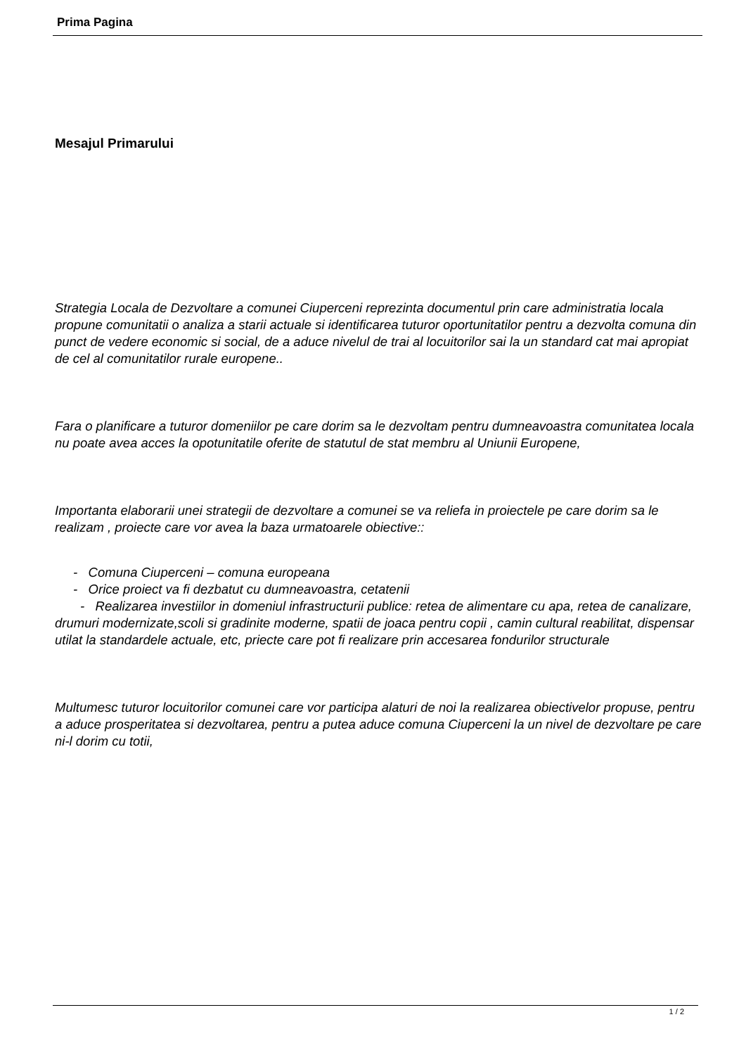Prima Pagina
Mesajul Primarului
Strategia Locala de Dezvoltare a comunei Ciuperceni reprezinta documentul prin care administratia locala propune comunitatii o analiza a starii actuale si identificarea tuturor oportunitatilor pentru a dezvolta comuna din punct de vedere economic si social, de a aduce nivelul de trai al locuitorilor sai la un standard cat mai apropiat de cel al comunitatilor rurale europene..
Fara o planificare a tuturor domeniilor pe care dorim sa le dezvoltam pentru dumneavoastra comunitatea locala nu poate avea acces la opotunitatile oferite de statutul de stat membru al Uniunii Europene,
Importanta elaborarii unei strategii de dezvoltare a comunei se va reliefa in proiectele pe care dorim sa le realizam , proiecte care vor avea la baza urmatoarele obiective::
- Comuna Ciuperceni – comuna europeana
- Orice proiect va fi dezbatut cu dumneavoastra, cetatenii
- Realizarea investiilor in domeniul infrastructurii publice: retea de alimentare cu apa, retea de canalizare, drumuri modernizate,scoli si gradinite moderne, spatii de joaca pentru copii , camin cultural reabilitat, dispensar utilat la standardele actuale, etc, priecte care pot fi realizare prin accesarea fondurilor structurale
Multumesc tuturor locuitorilor comunei care vor participa alaturi de noi la realizarea obiectivelor propuse, pentru a aduce prosperitatea si dezvoltarea, pentru a putea aduce comuna Ciuperceni la un nivel de dezvoltare pe care ni-l dorim cu totii,
1 / 2